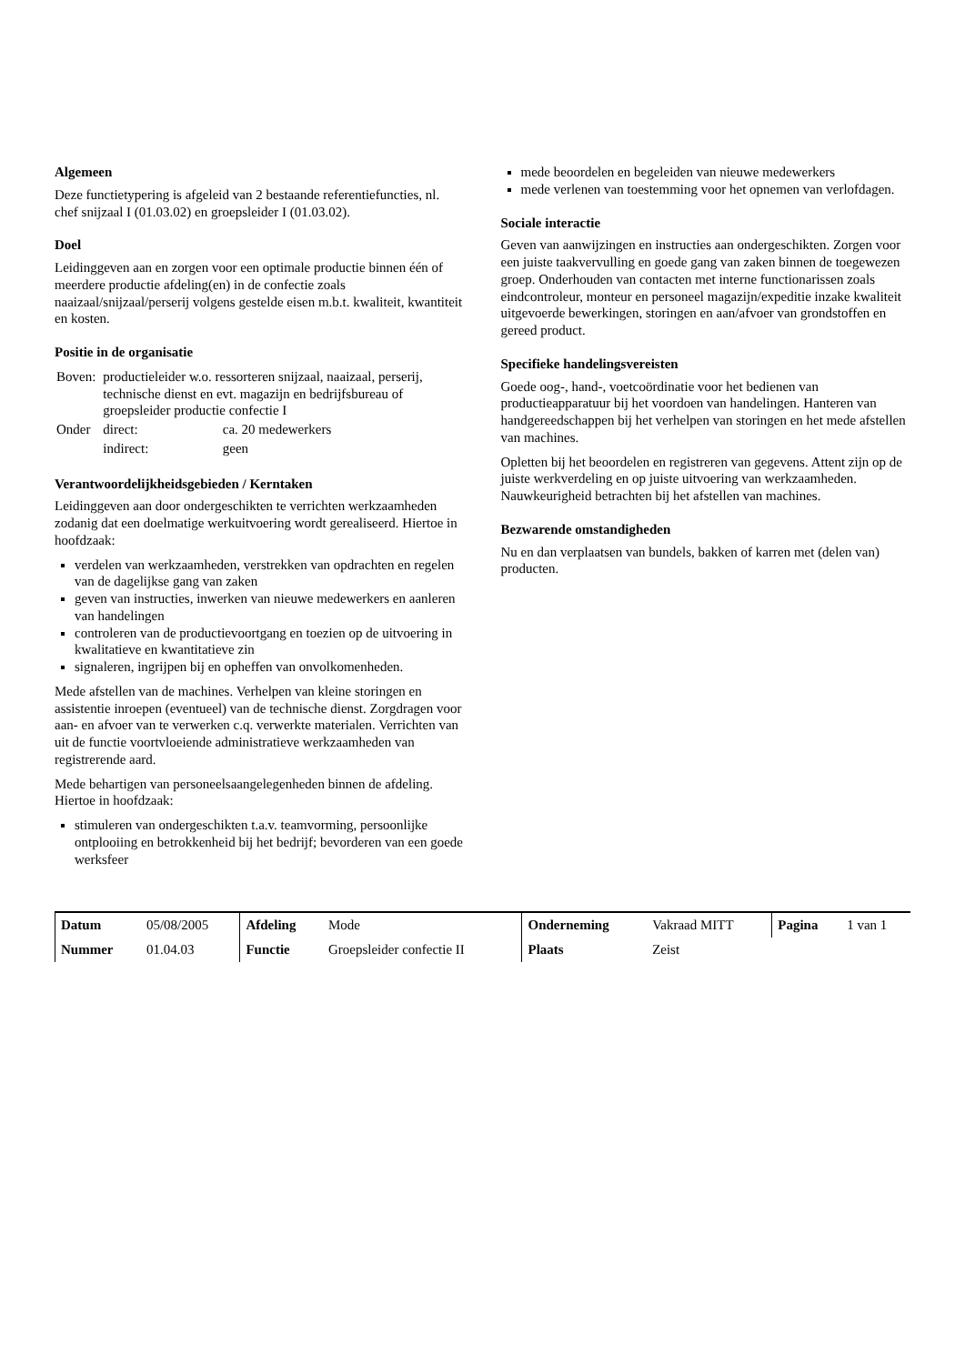Algemeen
Deze functietypering is afgeleid van 2 bestaande referentiefuncties, nl. chef snijzaal I (01.03.02) en groepsleider I (01.03.02).
Doel
Leidinggeven aan en zorgen voor een optimale productie binnen één of meerdere productie afdeling(en) in de confectie zoals naaizaal/snijzaal/perserij volgens gestelde eisen m.b.t. kwaliteit, kwantiteit en kosten.
Positie in de organisatie
| Boven: | productieleider w.o. ressorteren snijzaal, naaizaal, perserij, technische dienst en evt. magazijn en bedrijfsbureau of groepsleider productie confectie I | |
| Onder | direct: | ca. 20 medewerkers |
| | indirect: | geen |
Verantwoordelijkheidsgebieden / Kerntaken
Leidinggeven aan door ondergeschikten te verrichten werkzaamheden zodanig dat een doelmatige werkuitvoering wordt gerealiseerd. Hiertoe in hoofdzaak:
verdelen van werkzaamheden, verstrekken van opdrachten en regelen van de dagelijkse gang van zaken
geven van instructies, inwerken van nieuwe medewerkers en aanleren van handelingen
controleren van de productievoortgang en toezien op de uitvoering in kwalitatieve en kwantitatieve zin
signaleren, ingrijpen bij en opheffen van onvolkomenheden.
Mede afstellen van de machines. Verhelpen van kleine storingen en assistentie inroepen (eventueel) van de technische dienst. Zorgdragen voor aan- en afvoer van te verwerken c.q. verwerkte materialen. Verrichten van uit de functie voortvloeiende administratieve werkzaamheden van registrerende aard.
Mede behartigen van personeelsaangelegenheden binnen de afdeling. Hiertoe in hoofdzaak:
stimuleren van ondergeschikten t.a.v. teamvorming, persoonlijke ontplooiing en betrokkenheid bij het bedrijf; bevorderen van een goede werksfeer
mede beoordelen en begeleiden van nieuwe medewerkers
mede verlenen van toestemming voor het opnemen van verlofdagen.
Sociale interactie
Geven van aanwijzingen en instructies aan ondergeschikten. Zorgen voor een juiste taakvervulling en goede gang van zaken binnen de toegewezen groep. Onderhouden van contacten met interne functionarissen zoals eindcontroleur, monteur en personeel magazijn/expeditie inzake kwaliteit uitgevoerde bewerkingen, storingen en aan/afvoer van grondstoffen en gereed product.
Specifieke handelingsvereisten
Goede oog-, hand-, voetcoördinatie voor het bedienen van productieapparatuur bij het voordoen van handelingen. Hanteren van handgereedschappen bij het verhelpen van storingen en het mede afstellen van machines.
Opletten bij het beoordelen en registreren van gegevens. Attent zijn op de juiste werkverdeling en op juiste uitvoering van werkzaamheden. Nauwkeurigheid betrachten bij het afstellen van machines.
Bezwarende omstandigheden
Nu en dan verplaatsen van bundels, bakken of karren met (delen van) producten.
| Datum | 05/08/2005 | Afdeling | Mode | Onderneming | Vakraad MITT | Pagina | 1 van 1 |
| Nummer | 01.04.03 | Functie | Groepsleider confectie II | Plaats | Zeist | | |